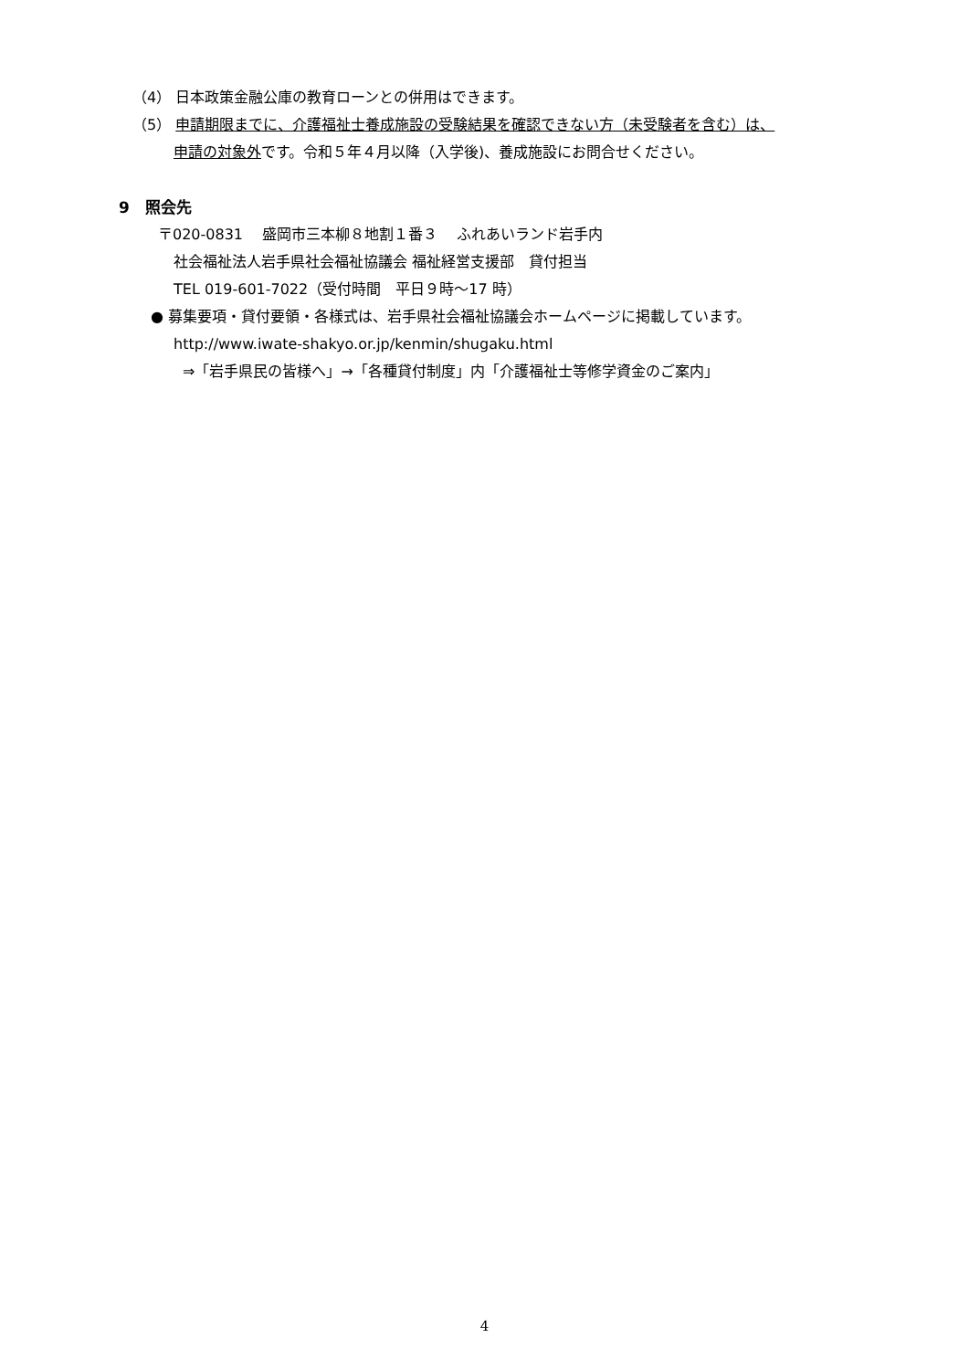（4） 日本政策金融公庫の教育ローンとの併用はできます。
（5） 申請期限までに、介護福祉士養成施設の受験結果を確認できない方（未受験者を含む）は、
申請の対象外です。令和５年４月以降（入学後)、養成施設にお問合せください。
9　照会先
〒020-0831　 盛岡市三本柳８地割１番３　 ふれあいランド岩手内
社会福祉法人岩手県社会福祉協議会 福祉経営支援部　貸付担当
TEL 019-601-7022（受付時間　平日９時～17 時）
● 募集要項・貸付要領・各様式は、岩手県社会福祉協議会ホームページに掲載しています。
http://www.iwate-shakyo.or.jp/kenmin/shugaku.html
⇒「岩手県民の皆様へ」→「各種貸付制度」内「介護福祉士等修学資金のご案内」
4